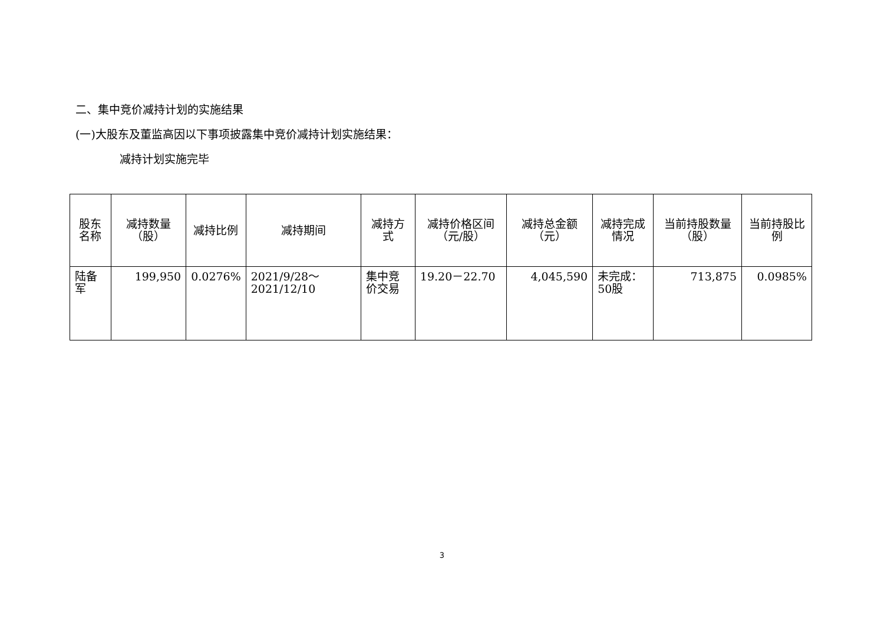二、集中竞价减持计划的实施结果
(一)大股东及董监高因以下事项披露集中竞价减持计划实施结果：
减持计划实施完毕
| 股东名称 | 减持数量（股） | 减持比例 | 减持期间 | 减持方式 | 减持价格区间（元/股） | 减持总金额（元） | 减持完成情况 | 当前持股数量（股） | 当前持股比例 |
| --- | --- | --- | --- | --- | --- | --- | --- | --- | --- |
| 陆备军 | 199,950 | 0.0276% | 2021/9/28～2021/12/10 | 集中竞价交易 | 19.20－22.70 | 4,045,590 | 未完成：50股 | 713,875 | 0.0985% |
3